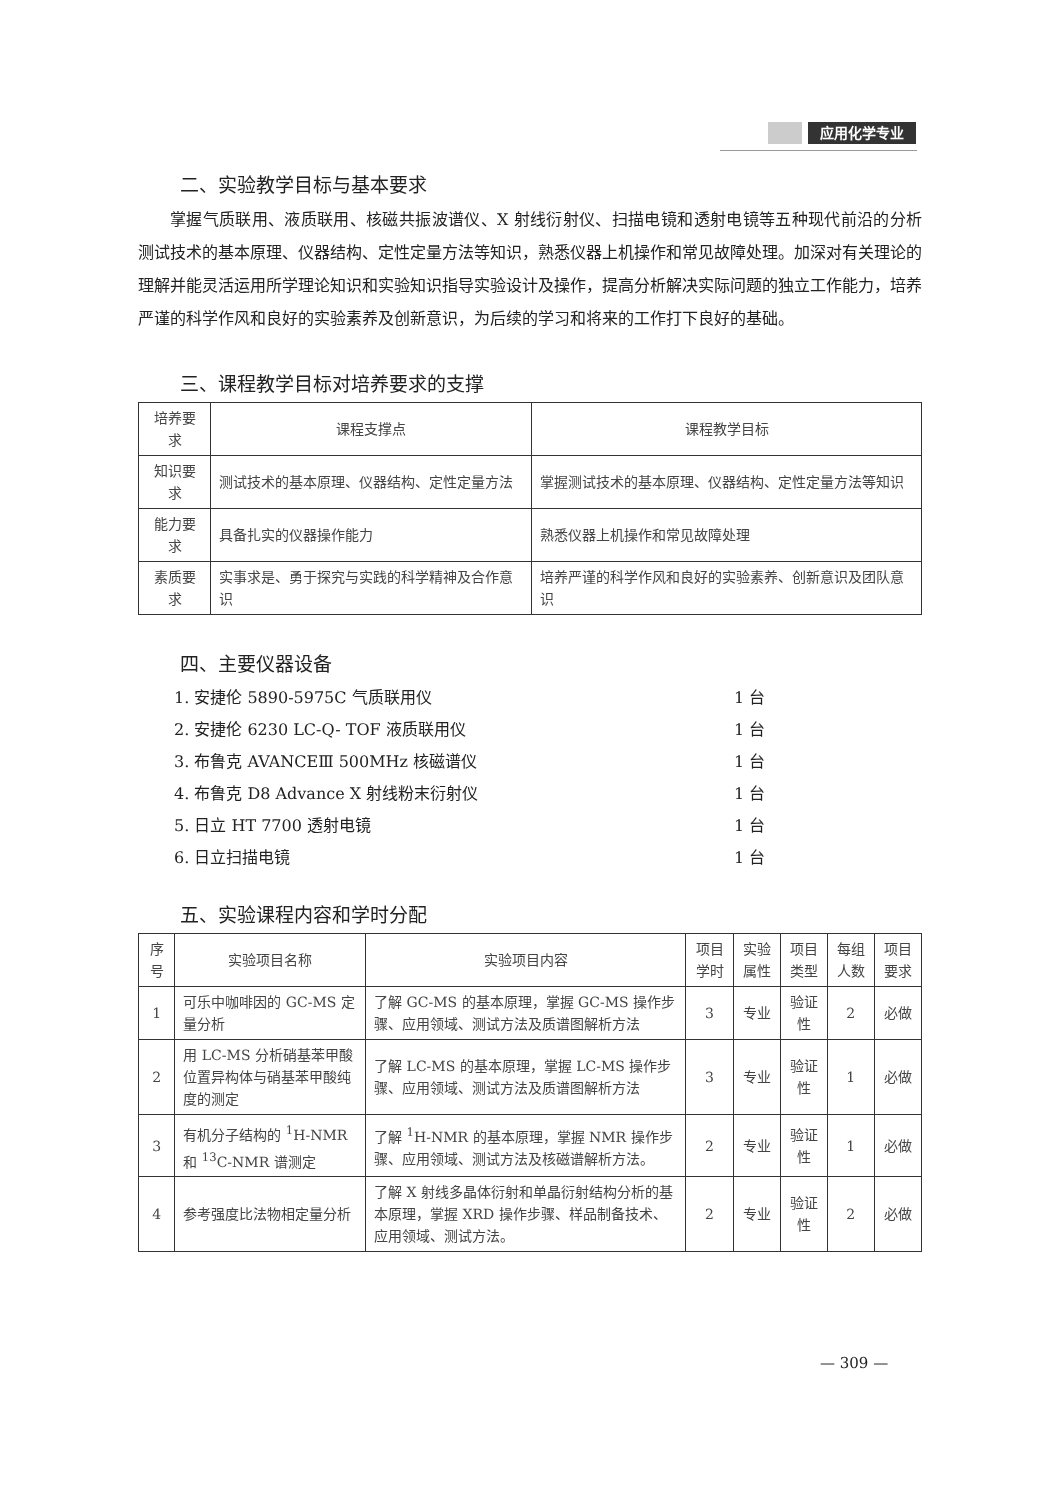应用化学专业
二、实验教学目标与基本要求
掌握气质联用、液质联用、核磁共振波谱仪、X 射线衍射仪、扫描电镜和透射电镜等五种现代前沿的分析测试技术的基本原理、仪器结构、定性定量方法等知识，熟悉仪器上机操作和常见故障处理。加深对有关理论的理解并能灵活运用所学理论知识和实验知识指导实验设计及操作，提高分析解决实际问题的独立工作能力，培养严谨的科学作风和良好的实验素养及创新意识，为后续的学习和将来的工作打下良好的基础。
三、课程教学目标对培养要求的支撑
| 培养要求 | 课程支撑点 | 课程教学目标 |
| --- | --- | --- |
| 知识要求 | 测试技术的基本原理、仪器结构、定性定量方法 | 掌握测试技术的基本原理、仪器结构、定性定量方法等知识 |
| 能力要求 | 具备扎实的仪器操作能力 | 熟悉仪器上机操作和常见故障处理 |
| 素质要求 | 实事求是、勇于探究与实践的科学精神及合作意识 | 培养严谨的科学作风和良好的实验素养、创新意识及团队意识 |
四、主要仪器设备
1. 安捷伦 5890-5975C 气质联用仪 1 台
2. 安捷伦 6230 LC-Q- TOF 液质联用仪 1 台
3. 布鲁克 AVANCEⅢ 500MHz 核磁谱仪 1 台
4. 布鲁克 D8 Advance X 射线粉末衍射仪 1 台
5. 日立 HT 7700 透射电镜 1 台
6. 日立扫描电镜 1 台
五、实验课程内容和学时分配
| 序号 | 实验项目名称 | 实验项目内容 | 项目学时 | 实验属性 | 项目类型 | 每组人数 | 项目要求 |
| --- | --- | --- | --- | --- | --- | --- | --- |
| 1 | 可乐中咖啡因的 GC-MS 定量分析 | 了解 GC-MS 的基本原理，掌握 GC-MS 操作步骤、应用领域、测试方法及质谱图解析方法 | 3 | 专业 | 验证性 | 2 | 必做 |
| 2 | 用 LC-MS 分析硝基苯甲酸位置异构体与硝基苯甲酸纯度的测定 | 了解 LC-MS 的基本原理，掌握 LC-MS 操作步骤、应用领域、测试方法及质谱图解析方法 | 3 | 专业 | 验证性 | 1 | 必做 |
| 3 | 有机分子结构的 <sup>1</sup>H-NMR 和 <sup>13</sup>C-NMR 谱测定 | 了解 <sup>1</sup>H-NMR 的基本原理，掌握 NMR 操作步骤、应用领域、测试方法及核磁谱解析方法。 | 2 | 专业 | 验证性 | 1 | 必做 |
| 4 | 参考强度比法物相定量分析 | 了解 X 射线多晶体衍射和单晶衍射结构分析的基本原理，掌握 XRD 操作步骤、样品制备技术、应用领域、测试方法。 | 2 | 专业 | 验证性 | 2 | 必做 |
— 309 —